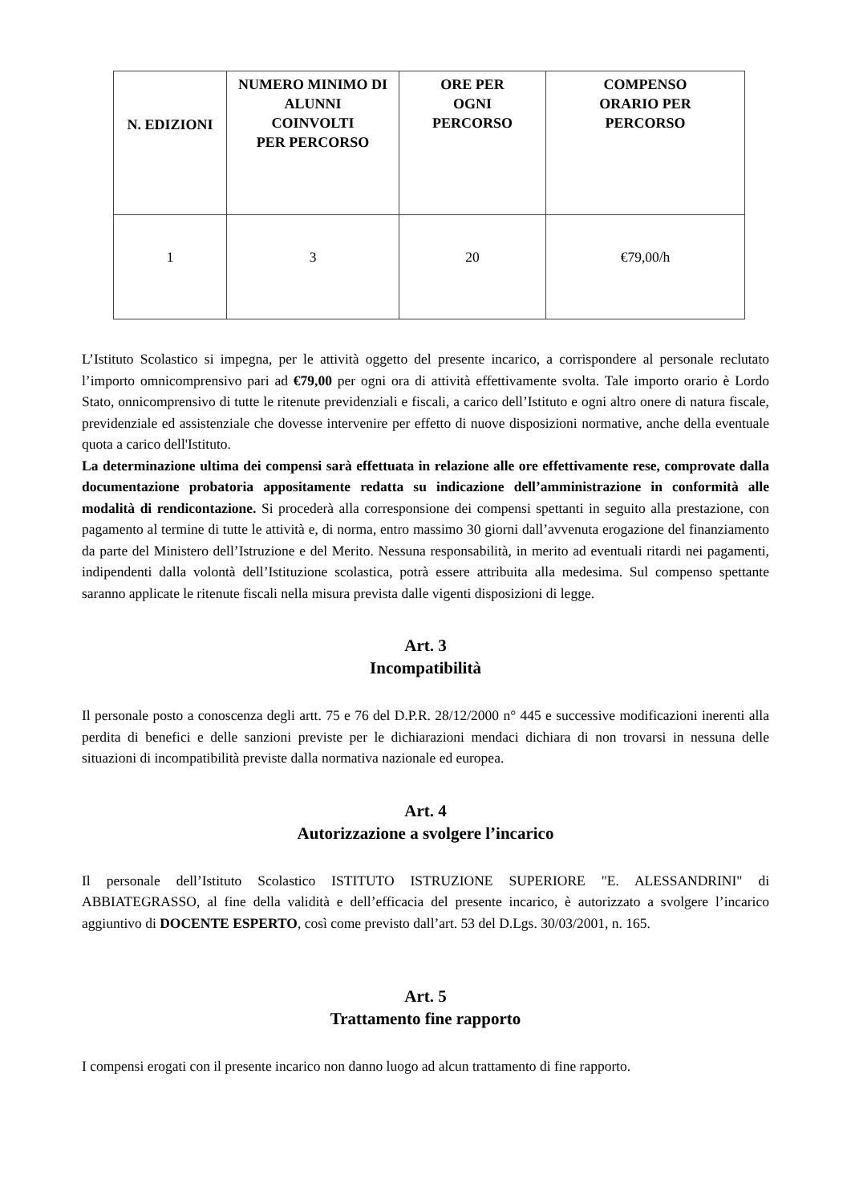| N. EDIZIONI | NUMERO MINIMO DI ALUNNI COINVOLTI PER PERCORSO | ORE PER OGNI PERCORSO | COMPENSO ORARIO PER PERCORSO |
| --- | --- | --- | --- |
| 1 | 3 | 20 | €79,00/h |
L’Istituto Scolastico si impegna, per le attività oggetto del presente incarico, a corrispondere al personale reclutato l’importo omnicomprensivo pari ad €79,00 per ogni ora di attività effettivamente svolta. Tale importo orario è Lordo Stato, onnicomprensivo di tutte le ritenute previdenziali e fiscali, a carico dell’Istituto e ogni altro onere di natura fiscale, previdenziale ed assistenziale che dovesse intervenire per effetto di nuove disposizioni normative, anche della eventuale quota a carico dell'Istituto.
La determinazione ultima dei compensi sarà effettuata in relazione alle ore effettivamente rese, comprovate dalla documentazione probatoria appositamente redatta su indicazione dell’amministrazione in conformità alle modalità di rendicontazione. Si procederà alla corresponsione dei compensi spettanti in seguito alla prestazione, con pagamento al termine di tutte le attività e, di norma, entro massimo 30 giorni dall’avvenuta erogazione del finanziamento da parte del Ministero dell’Istruzione e del Merito. Nessuna responsabilità, in merito ad eventuali ritardi nei pagamenti, indipendenti dalla volontà dell’Istituzione scolastica, potrà essere attribuita alla medesima. Sul compenso spettante saranno applicate le ritenute fiscali nella misura prevista dalle vigenti disposizioni di legge.
Art. 3
Incompatibilità
Il personale posto a conoscenza degli artt. 75 e 76 del D.P.R. 28/12/2000 n° 445 e successive modificazioni inerenti alla perdita di benefici e delle sanzioni previste per le dichiarazioni mendaci dichiara di non trovarsi in nessuna delle situazioni di incompatibilità previste dalla normativa nazionale ed europea.
Art. 4
Autorizzazione a svolgere l’incarico
Il personale dell’Istituto Scolastico ISTITUTO ISTRUZIONE SUPERIORE "E. ALESSANDRINI" di ABBIATEGRASSO, al fine della validità e dell’efficacia del presente incarico, è autorizzato a svolgere l’incarico aggiuntivo di DOCENTE ESPERTO, così come previsto dall’art. 53 del D.Lgs. 30/03/2001, n. 165.
Art. 5
Trattamento fine rapporto
I compensi erogati con il presente incarico non danno luogo ad alcun trattamento di fine rapporto.